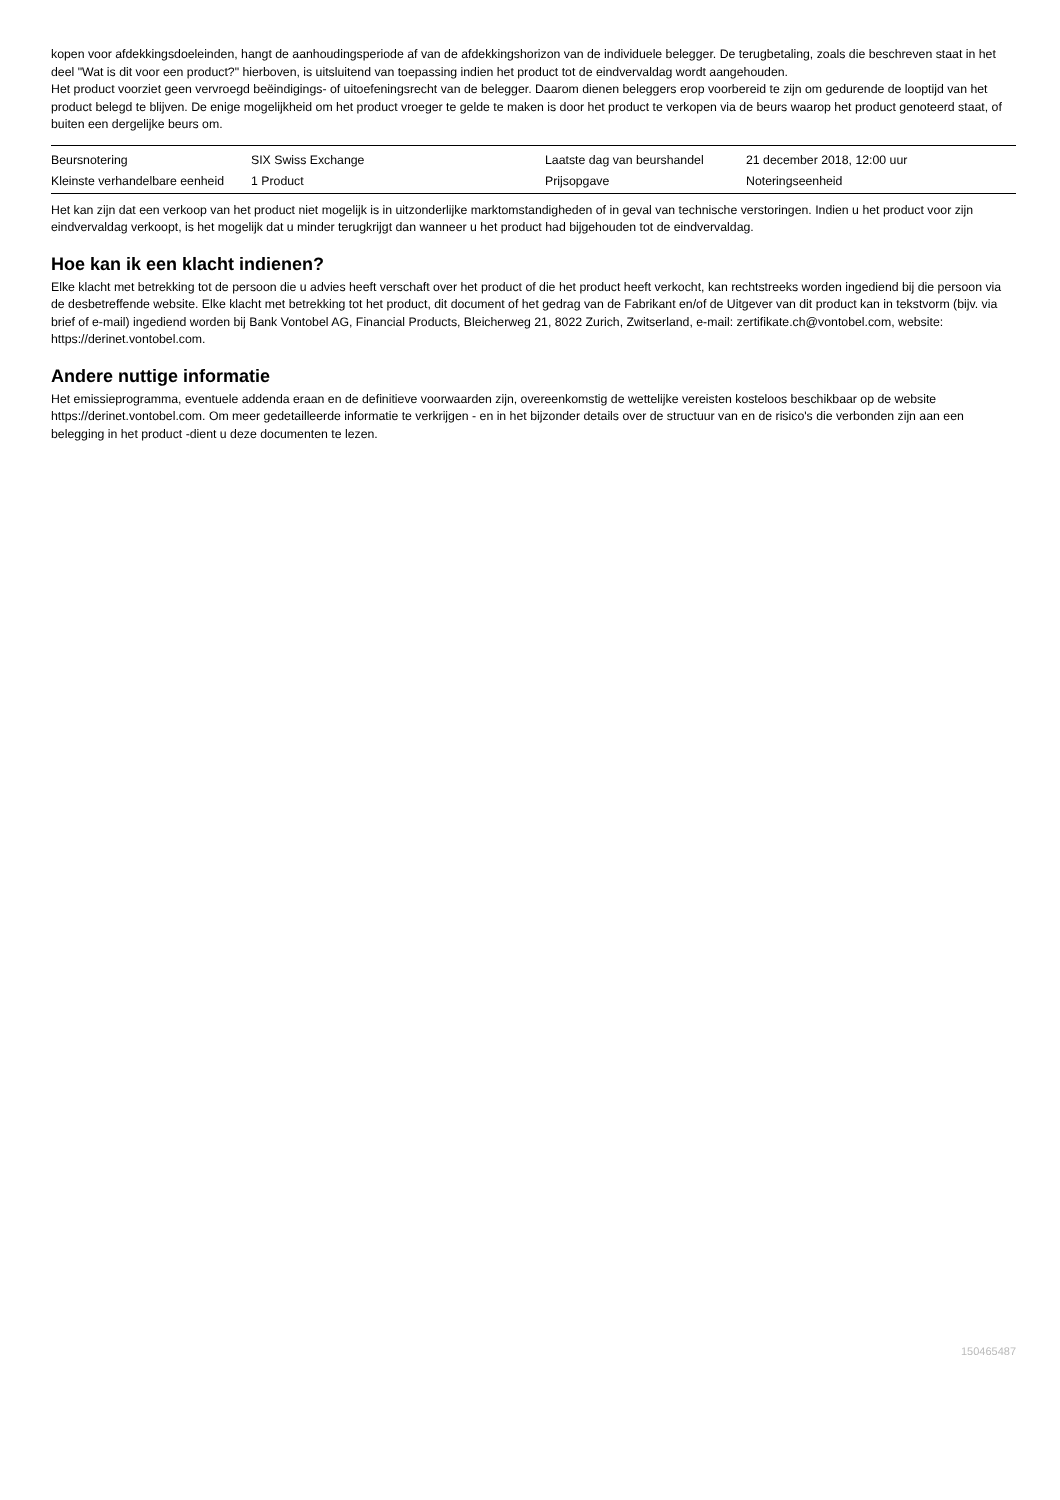kopen voor afdekkingsdoeleinden, hangt de aanhoudingsperiode af van de afdekkingshorizon van de individuele belegger. De terugbetaling, zoals die beschreven staat in het deel "Wat is dit voor een product?" hierboven, is uitsluitend van toepassing indien het product tot de eindvervaldag wordt aangehouden.
Het product voorziet geen vervroegd beëindigings- of uitoefeningsrecht van de belegger. Daarom dienen beleggers erop voorbereid te zijn om gedurende de looptijd van het product belegd te blijven. De enige mogelijkheid om het product vroeger te gelde te maken is door het product te verkopen via de beurs waarop het product genoteerd staat, of buiten een dergelijke beurs om.
| Beursnotering | SIX Swiss Exchange | Laatste dag van beurshandel | 21 december 2018, 12:00 uur |
| Kleinste verhandelbare eenheid | 1 Product | Prijsopgave | Noteringseenheid |
Het kan zijn dat een verkoop van het product niet mogelijk is in uitzonderlijke marktomstandigheden of in geval van technische verstoringen. Indien u het product voor zijn eindvervaldag verkoopt, is het mogelijk dat u minder terugkrijgt dan wanneer u het product had bijgehouden tot de eindvervaldag.
Hoe kan ik een klacht indienen?
Elke klacht met betrekking tot de persoon die u advies heeft verschaft over het product of die het product heeft verkocht, kan rechtstreeks worden ingediend bij die persoon via de desbetreffende website. Elke klacht met betrekking tot het product, dit document of het gedrag van de Fabrikant en/of de Uitgever van dit product kan in tekstvorm (bijv. via brief of e-mail) ingediend worden bij Bank Vontobel AG, Financial Products, Bleicherweg 21, 8022 Zurich, Zwitserland, e-mail: zertifikate.ch@vontobel.com, website: https://derinet.vontobel.com.
Andere nuttige informatie
Het emissieprogramma, eventuele addenda eraan en de definitieve voorwaarden zijn, overeenkomstig de wettelijke vereisten kosteloos beschikbaar op de website https://derinet.vontobel.com. Om meer gedetailleerde informatie te verkrijgen - en in het bijzonder details over de structuur van en de risico's die verbonden zijn aan een belegging in het product -dient u deze documenten te lezen.
150465487